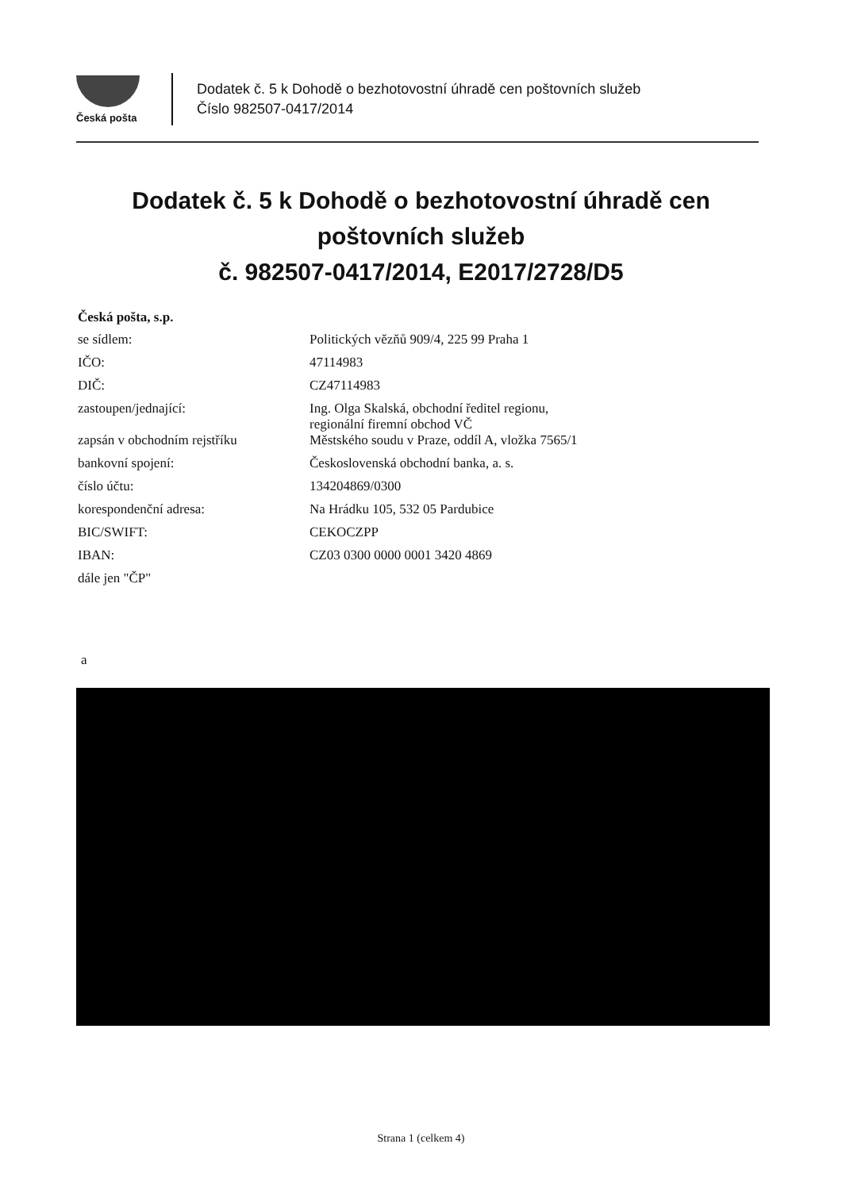Česká pošta
Dodatek č. 5 k Dohodě o bezhotovostní úhradě cen poštovních služeb
Číslo 982507-0417/2014
Dodatek č. 5 k Dohodě o bezhotovostní úhradě cen
poštovních služeb
č. 982507-0417/2014, E2017/2728/D5
Česká pošta, s.p.
| se sídlem: | Politických vězňů 909/4, 225 99 Praha 1 |
| IČO: | 47114983 |
| DIČ: | CZ47114983 |
| zastoupen/jednající: | Ing. Olga Skalská, obchodní ředitel regionu, regionální firemní obchod VČ |
| zapsán v obchodním rejstříku | Městského soudu v Praze, oddíl A, vložka 7565/1 |
| bankovní spojení: | Československá obchodní banka, a. s. |
| číslo účtu: | 134204869/0300 |
| korespondenční adresa: | Na Hrádku 105, 532 05 Pardubice |
| BIC/SWIFT: | CEKOCZPP |
| IBAN: | CZ03 0300 0000 0001 3420 4869 |
| dále jen "ČP" | |
a
Strana 1 (celkem 4)